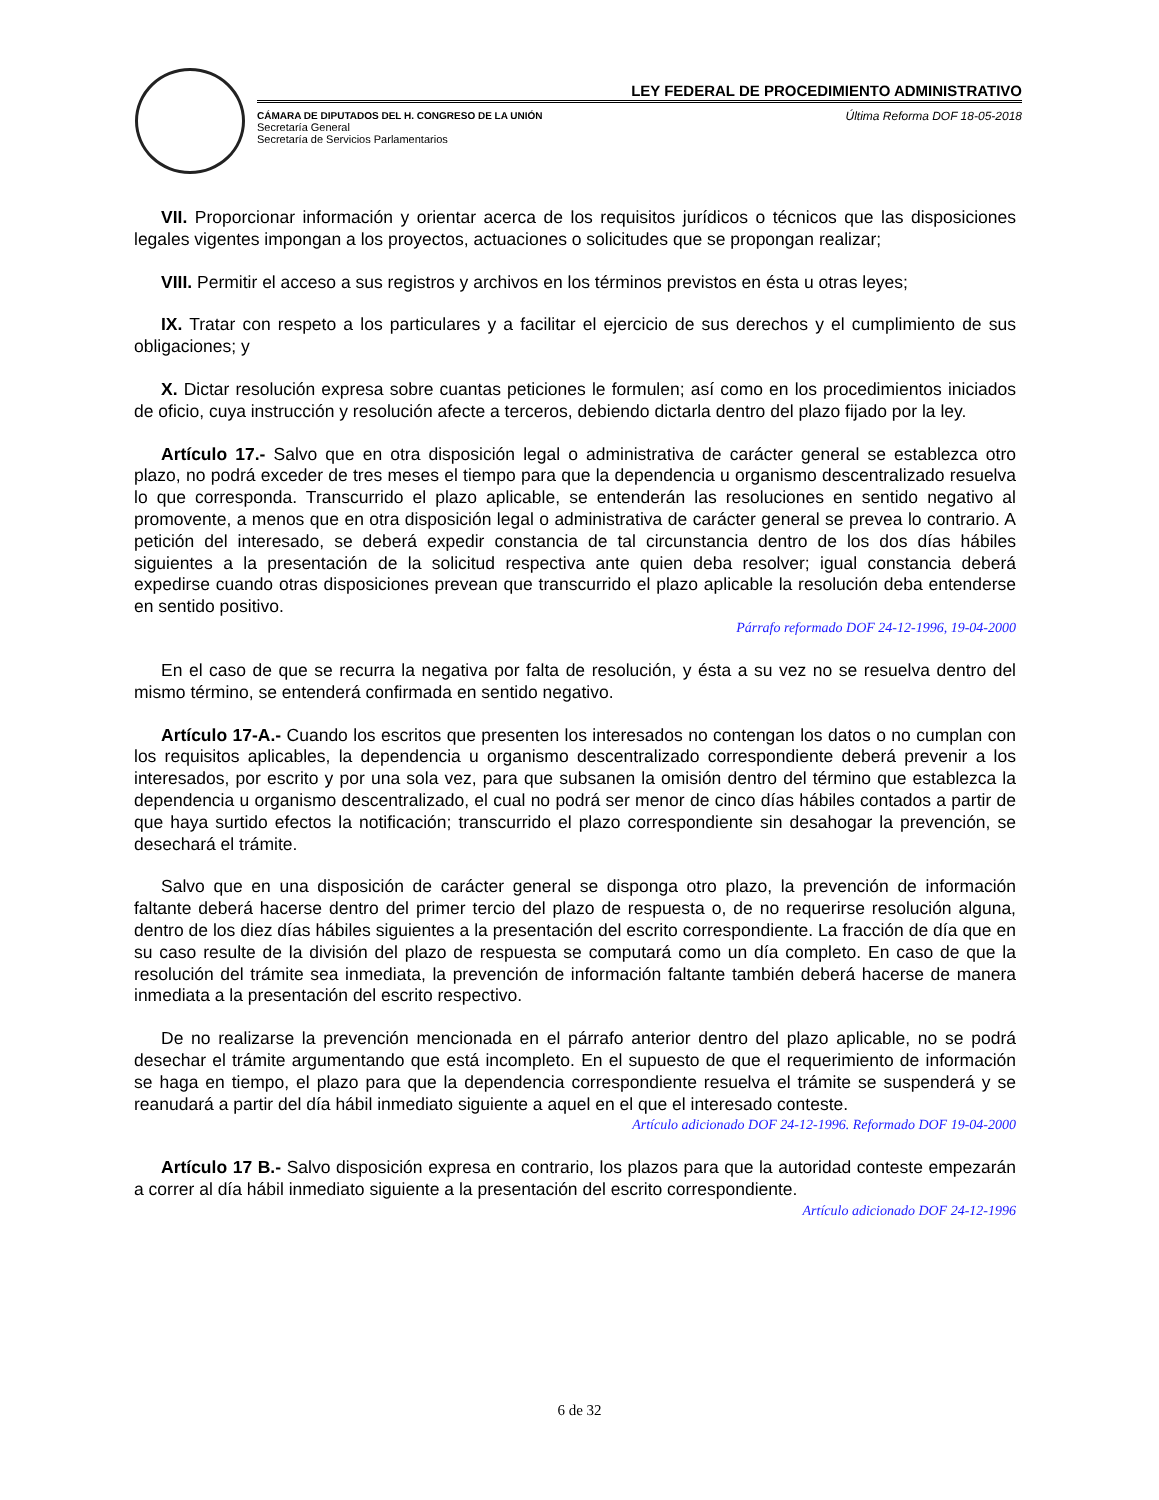LEY FEDERAL DE PROCEDIMIENTO ADMINISTRATIVO
CÁMARA DE DIPUTADOS DEL H. CONGRESO DE LA UNIÓN
Secretaría General
Secretaría de Servicios Parlamentarios
Última Reforma DOF 18-05-2018
VII. Proporcionar información y orientar acerca de los requisitos jurídicos o técnicos que las disposiciones legales vigentes impongan a los proyectos, actuaciones o solicitudes que se propongan realizar;
VIII. Permitir el acceso a sus registros y archivos en los términos previstos en ésta u otras leyes;
IX. Tratar con respeto a los particulares y a facilitar el ejercicio de sus derechos y el cumplimiento de sus obligaciones; y
X. Dictar resolución expresa sobre cuantas peticiones le formulen; así como en los procedimientos iniciados de oficio, cuya instrucción y resolución afecte a terceros, debiendo dictarla dentro del plazo fijado por la ley.
Artículo 17.- Salvo que en otra disposición legal o administrativa de carácter general se establezca otro plazo, no podrá exceder de tres meses el tiempo para que la dependencia u organismo descentralizado resuelva lo que corresponda. Transcurrido el plazo aplicable, se entenderán las resoluciones en sentido negativo al promovente, a menos que en otra disposición legal o administrativa de carácter general se prevea lo contrario. A petición del interesado, se deberá expedir constancia de tal circunstancia dentro de los dos días hábiles siguientes a la presentación de la solicitud respectiva ante quien deba resolver; igual constancia deberá expedirse cuando otras disposiciones prevean que transcurrido el plazo aplicable la resolución deba entenderse en sentido positivo.
Párrafo reformado DOF 24-12-1996, 19-04-2000
En el caso de que se recurra la negativa por falta de resolución, y ésta a su vez no se resuelva dentro del mismo término, se entenderá confirmada en sentido negativo.
Artículo 17-A.- Cuando los escritos que presenten los interesados no contengan los datos o no cumplan con los requisitos aplicables, la dependencia u organismo descentralizado correspondiente deberá prevenir a los interesados, por escrito y por una sola vez, para que subsanen la omisión dentro del término que establezca la dependencia u organismo descentralizado, el cual no podrá ser menor de cinco días hábiles contados a partir de que haya surtido efectos la notificación; transcurrido el plazo correspondiente sin desahogar la prevención, se desechará el trámite.
Salvo que en una disposición de carácter general se disponga otro plazo, la prevención de información faltante deberá hacerse dentro del primer tercio del plazo de respuesta o, de no requerirse resolución alguna, dentro de los diez días hábiles siguientes a la presentación del escrito correspondiente. La fracción de día que en su caso resulte de la división del plazo de respuesta se computará como un día completo. En caso de que la resolución del trámite sea inmediata, la prevención de información faltante también deberá hacerse de manera inmediata a la presentación del escrito respectivo.
De no realizarse la prevención mencionada en el párrafo anterior dentro del plazo aplicable, no se podrá desechar el trámite argumentando que está incompleto. En el supuesto de que el requerimiento de información se haga en tiempo, el plazo para que la dependencia correspondiente resuelva el trámite se suspenderá y se reanudará a partir del día hábil inmediato siguiente a aquel en el que el interesado conteste.
Artículo adicionado DOF 24-12-1996. Reformado DOF 19-04-2000
Artículo 17 B.- Salvo disposición expresa en contrario, los plazos para que la autoridad conteste empezarán a correr al día hábil inmediato siguiente a la presentación del escrito correspondiente.
Artículo adicionado DOF 24-12-1996
6 de 32